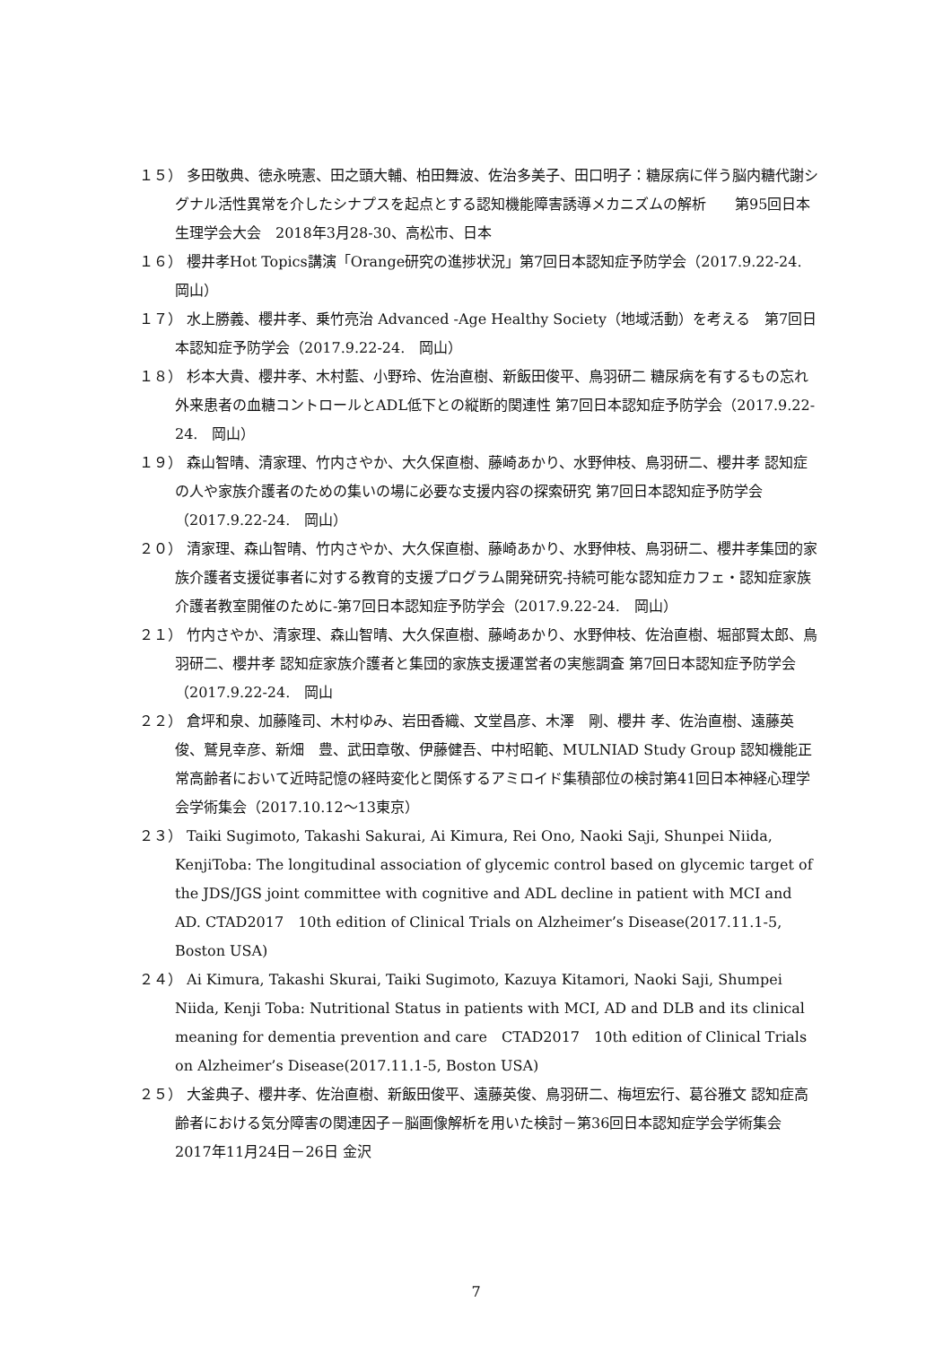１５） 多田敬典、徳永暁憲、田之頭大輔、柏田舞波、佐治多美子、田口明子：糖尿病に伴う脳内糖代謝シグナル活性異常を介したシナプスを起点とする認知機能障害誘導メカニズムの解析　　第95回日本生理学会大会　2018年3月28-30、高松市、日本
１６） 櫻井孝Hot Topics講演「Orange研究の進捗状況」第7回日本認知症予防学会（2017.9.22-24.　岡山）
１７） 水上勝義、櫻井孝、乗竹亮治 Advanced -Age Healthy Society（地域活動）を考える　第7回日本認知症予防学会（2017.9.22-24.　岡山）
１８） 杉本大貴、櫻井孝、木村藍、小野玲、佐治直樹、新飯田俊平、鳥羽研二 糖尿病を有するもの忘れ外来患者の血糖コントロールとADL低下との縦断的関連性 第7回日本認知症予防学会（2017.9.22-24.　岡山）
１９） 森山智晴、清家理、竹内さやか、大久保直樹、藤崎あかり、水野伸枝、鳥羽研二、櫻井孝 認知症の人や家族介護者のための集いの場に必要な支援内容の探索研究 第7回日本認知症予防学会（2017.9.22-24.　岡山）
２０） 清家理、森山智晴、竹内さやか、大久保直樹、藤崎あかり、水野伸枝、鳥羽研二、櫻井孝集団的家族介護者支援従事者に対する教育的支援プログラム開発研究-持続可能な認知症カフェ・認知症家族介護者教室開催のために-第7回日本認知症予防学会（2017.9.22-24.　岡山）
２１） 竹内さやか、清家理、森山智晴、大久保直樹、藤崎あかり、水野伸枝、佐治直樹、堀部賢太郎、鳥羽研二、櫻井孝 認知症家族介護者と集団的家族支援運営者の実態調査 第7回日本認知症予防学会（2017.9.22-24.　岡山
２２） 倉坪和泉、加藤隆司、木村ゆみ、岩田香織、文堂昌彦、木澤　剛、櫻井 孝、佐治直樹、遠藤英俊、鷲見幸彦、新畑　豊、武田章敬、伊藤健吾、中村昭範、MULNIAD Study Group 認知機能正常高齢者において近時記憶の経時変化と関係するアミロイド集積部位の検討第41回日本神経心理学会学術集会（2017.10.12～13東京）
２３） Taiki Sugimoto, Takashi Sakurai, Ai Kimura, Rei Ono, Naoki Saji, Shunpei Niida, KenjiToba: The longitudinal association of glycemic control based on glycemic target of the JDS/JGS joint committee with cognitive and ADL decline in patient with MCI and AD. CTAD2017　10th edition of Clinical Trials on Alzheimer’s Disease(2017.11.1-5, Boston USA)
２４） Ai Kimura, Takashi Skurai, Taiki Sugimoto, Kazuya Kitamori, Naoki Saji, Shumpei Niida, Kenji Toba: Nutritional Status in patients with MCI, AD and DLB and its clinical meaning for dementia prevention and care　CTAD2017　10th edition of Clinical Trials on Alzheimer’s Disease(2017.11.1-5, Boston USA)
２５） 大釜典子、櫻井孝、佐治直樹、新飯田俊平、遠藤英俊、鳥羽研二、梅垣宏行、葛谷雅文 認知症高齢者における気分障害の関連因子－脳画像解析を用いた検討－第36回日本認知症学会学術集会 2017年11月24日－26日 金沢
7